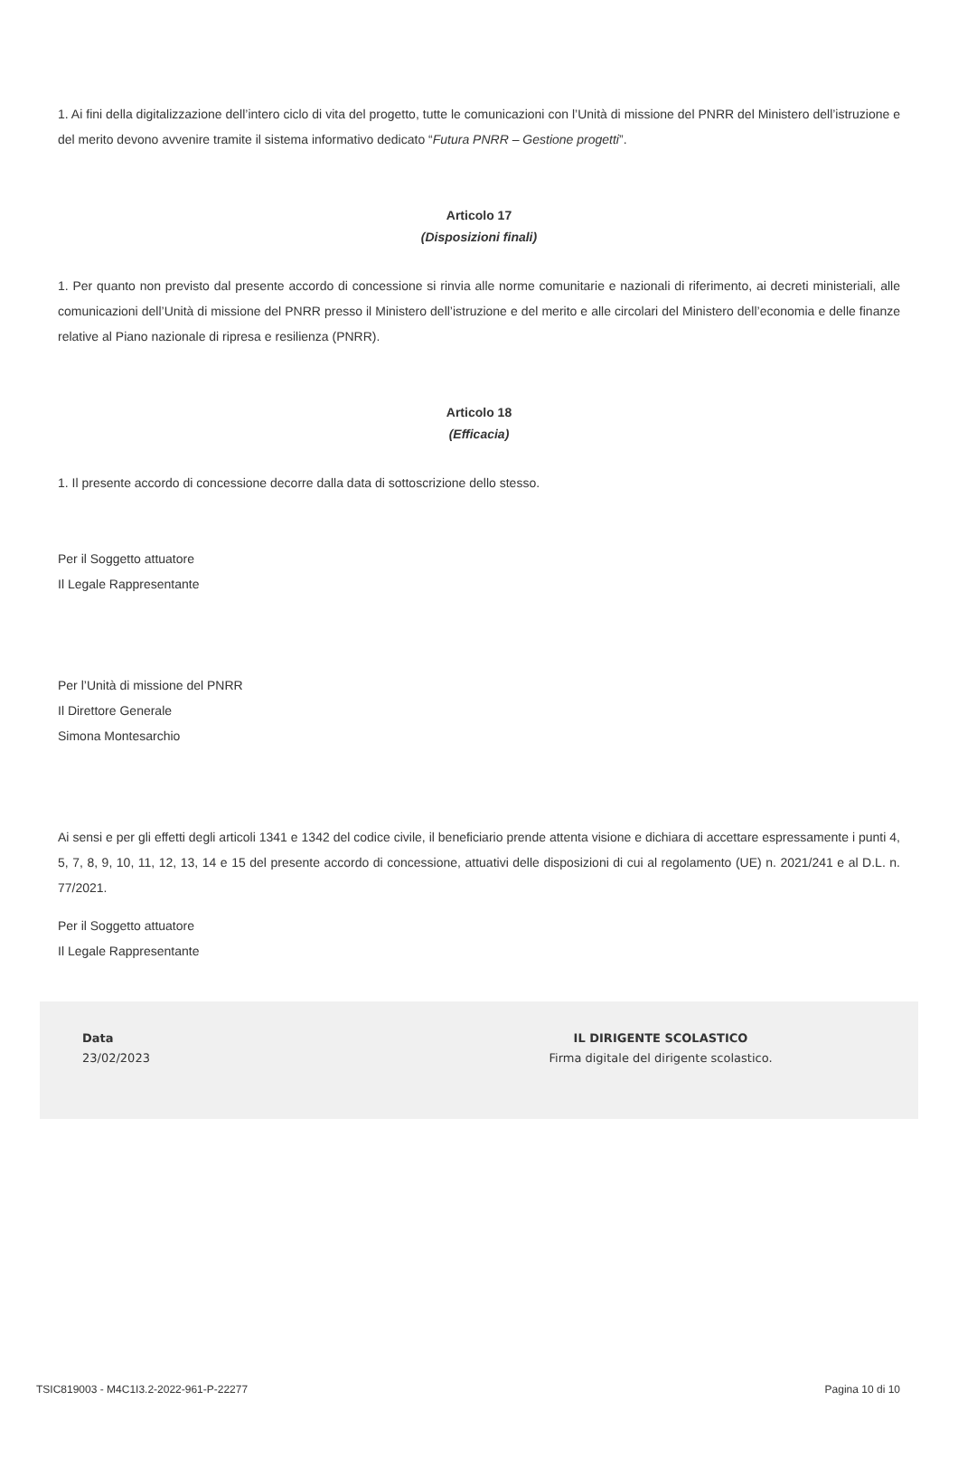1. Ai fini della digitalizzazione dell’intero ciclo di vita del progetto, tutte le comunicazioni con l’Unità di missione del PNRR del Ministero dell’istruzione e del merito devono avvenire tramite il sistema informativo dedicato “Futura PNRR – Gestione progetti”.
Articolo 17
(Disposizioni finali)
1. Per quanto non previsto dal presente accordo di concessione si rinvia alle norme comunitarie e nazionali di riferimento, ai decreti ministeriali, alle comunicazioni dell’Unità di missione del PNRR presso il Ministero dell’istruzione e del merito e alle circolari del Ministero dell’economia e delle finanze relative al Piano nazionale di ripresa e resilienza (PNRR).
Articolo 18
(Efficacia)
1. Il presente accordo di concessione decorre dalla data di sottoscrizione dello stesso.
Per il Soggetto attuatore
Il Legale Rappresentante
Per l’Unità di missione del PNRR
Il Direttore Generale
Simona Montesarchio
Ai sensi e per gli effetti degli articoli 1341 e 1342 del codice civile, il beneficiario prende attenta visione e dichiara di accettare espressamente i punti 4, 5, 7, 8, 9, 10, 11, 12, 13, 14 e 15 del presente accordo di concessione, attuativi delle disposizioni di cui al regolamento (UE) n. 2021/241 e al D.L. n. 77/2021.
Per il Soggetto attuatore
Il Legale Rappresentante
Data
23/02/2023
IL DIRIGENTE SCOLASTICO
Firma digitale del dirigente scolastico.
TSIC819003 - M4C1I3.2-2022-961-P-22277 Pagina 10 di 10